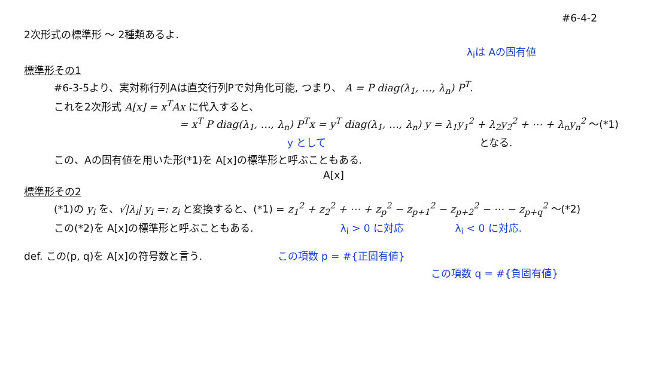#6-4-2
2次形式の標準形 〜 2種類あるよ.
λ<sub>i</sub>は Aの固有値
標準形その1
#6-3-5より、実対称行列Aは直交行列Pで対角化可能, つまり、 A = P diag(λ<sub>1</sub>, …, λ<sub>n</sub>) P<sup>T</sup>.
これを2次形式 A[x] = x<sup>T</sup>Ax に代入すると、
= x<sup>T</sup> P diag(λ<sub>1</sub>, …, λ<sub>n</sub>) P<sup>T</sup>x = y<sup>T</sup> diag(λ<sub>1</sub>, …, λ<sub>n</sub>) y = λ<sub>1</sub>y<sub>1</sub><sup>2</sup> + λ<sub>2</sub>y<sub>2</sub><sup>2</sup> + ⋯ + λ<sub>n</sub>y<sub>n</sub><sup>2</sup> 〜(*1)
y として となる.
この、Aの固有値を用いた形(*1)を A[x]の標準形と呼ぶこともある.
A[x]
標準形その2
(*1)の y<sub>i</sub> を、√|λ<sub>i</sub>| y<sub>i</sub> =: z<sub>i</sub> と変換すると、(*1) = z<sub>1</sub><sup>2</sup> + z<sub>2</sub><sup>2</sup> + ⋯ + z<sub>p</sub><sup>2</sup> − z<sub>p+1</sub><sup>2</sup> − z<sub>p+2</sub><sup>2</sup> − ⋯ − z<sub>p+q</sub><sup>2</sup> 〜(*2)
この(*2)を A[x]の標準形と呼ぶこともある. λ<sub>i</sub> > 0 に対応 λ<sub>i</sub> < 0 に対応.
def. この(p, q)を A[x]の符号数と言う. この項数 p = #{正固有値}
この項数 q = #{負固有値}